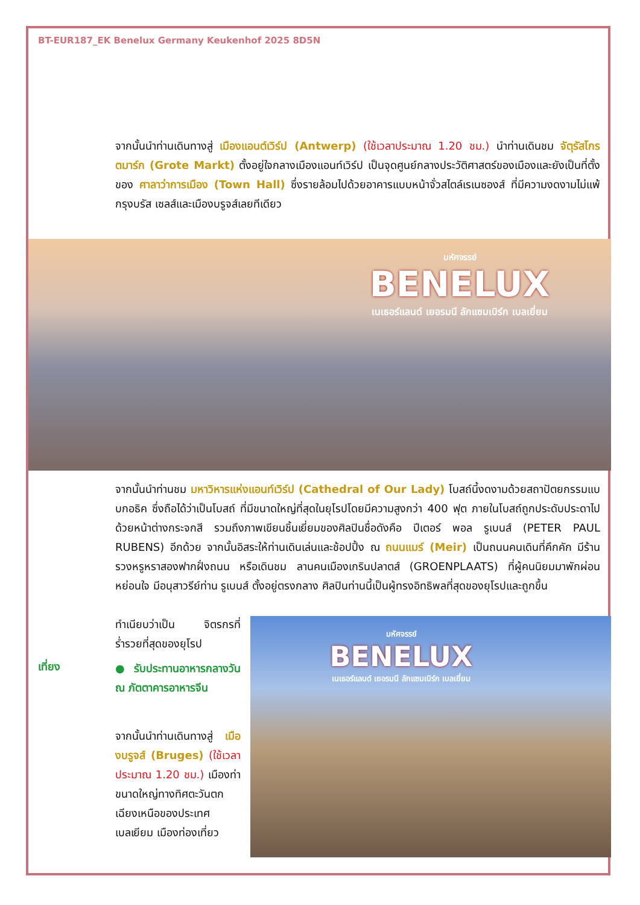BT-EUR187_EK Benelux Germany Keukenhof 2025 8D5N
จากนั้นนำท่านเดินทางสู่ เมืองแอนต์เวิร์ป (Antwerp) (ใช้เวลาประมาณ 1.20 ชม.) นำท่านเดินชม จัตุรัสโกรตมาร์ก (Grote Markt) ตั้งอยู่ใจกลางเมืองแอนท์เวิร์ป เป็นจุดศูนย์กลางประวัติศาสตร์ของเมืองและยังเป็นที่ตั้งของ ศาลาว่าการเมือง (Town Hall) ซึ่งรายล้อมไปด้วยอาคารแบบหน้าจั่วสไตล์เรเนซองส์ ที่มีความงดงามไม่แพ้กรุงบรัส เซลส์และเมืองบรูจส์เลยทีเดียว
มหัศจรรย์
BENELUX
เนเธอร์แลนด์ เยอรมนี ลักแซมเบิร์ก เบลเยี่ยม
จากนั้นนำท่านชม มหาวิหารแห่งแอนท์เวิร์ป (Cathedral of Our Lady) โบสถ์นี้งดงามด้วยสถาปัตยกรรมแบบกอธิค ซึ่งถือได้ว่าเป็นโบสถ์ ที่มีขนาดใหญ่ที่สุดในยุโรปโดยมีความสูงกว่า 400 ฟุต ภายในโบสถ์ถูกประดับประดาไปด้วยหน้าต่างกระจกสี รวมถึงภาพเขียนชิ้นเยี่ยมของศิลปินชื่อดังคือ ปีเตอร์ พอล รูเบนส์ (PETER PAUL RUBENS) อีกด้วย จากนั้นอิสระให้ท่านเดินเล่นและช้อปปิ้ง ณ ถนนแมร์ (Meir) เป็นถนนคนเดินที่คึกคัก มีร้านรวงหรูหราสองฟากฝั่งถนน หรือเดินชม ลานคนเมืองเกรินปลาตส์ (GROENPLAATS) ที่ผู้คนนิยมมาพักผ่อนหย่อนใจ มีอนุสาวรีย์ท่าน รูเบนส์ ตั้งอยู่ตรงกลาง ศิลปินท่านนี้เป็นผู้ทรงอิทธิพลที่สุดของยุโรปและถูกขึ้น
ทำเนียบว่าเป็น จิตรกรที่ร่ำรวยที่สุดของยุโรป
เที่ยง
● รับประทานอาหารกลางวัน ณ ภัตตาคารอาหารจีน
จากนั้นนำท่านเดินทางสู่ เมืองบรูจส์ (Bruges) (ใช้เวลาประมาณ 1.20 ชม.) เมืองท่าขนาดใหญ่ทางทิศตะวันตกเฉียงเหนือของประเทศเบลเยียม เมืองท่องเที่ยว
มหัศจรรย์
BENELUX
เนเธอร์แลนด์ เยอรมนี ลักแซมเบิร์ก เบลเยี่ยม